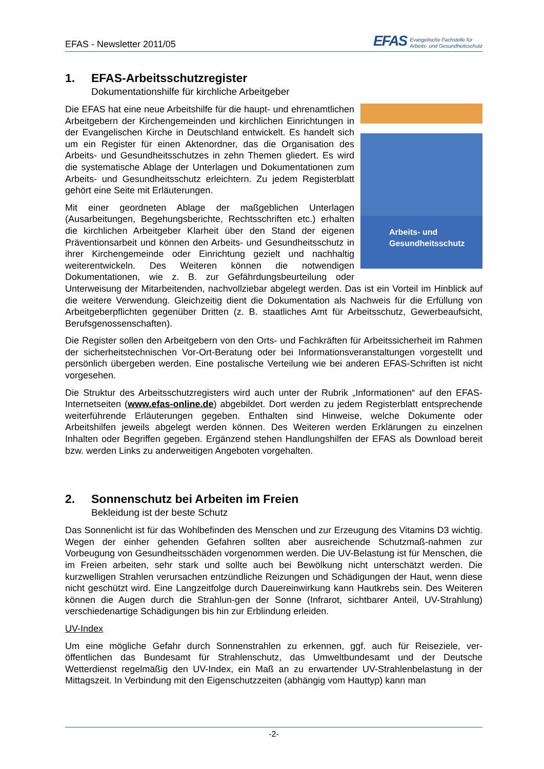EFAS - Newsletter 2011/05
EFAS Evangelische Fachstelle für
Arbeits- und Gesundheitsschutz
1. EFAS-Arbeitsschutzregister
Dokumentationshilfe für kirchliche Arbeitgeber
Arbeits- und
Gesundheitsschutz
Die EFAS hat eine neue Arbeitshilfe für die haupt- und ehrenamtlichen Arbeitgebern der Kirchengemeinden und kirchlichen Einrichtungen in der Evangelischen Kirche in Deutschland entwickelt. Es handelt sich um ein Register für einen Aktenordner, das die Organisation des Arbeits- und Gesundheitsschutzes in zehn Themen gliedert. Es wird die systematische Ablage der Unterlagen und Dokumentationen zum Arbeits- und Gesundheitsschutz erleichtern. Zu jedem Registerblatt gehört eine Seite mit Erläuterungen.
Mit einer geordneten Ablage der maßgeblichen Unterlagen (Ausarbeitungen, Begehungsberichte, Rechtsschriften etc.) erhalten die kirchlichen Arbeitgeber Klarheit über den Stand der eigenen Präventionsarbeit und können den Arbeits- und Gesundheitsschutz in ihrer Kirchengemeinde oder Einrichtung gezielt und nachhaltig weiterentwickeln. Des Weiteren können die notwendigen Dokumentationen, wie z. B. zur Gefährdungsbeurteilung oder Unterweisung der Mitarbeitenden, nachvollziebar abgelegt werden. Das ist ein Vorteil im Hinblick auf die weitere Verwendung. Gleichzeitig dient die Dokumentation als Nachweis für die Erfüllung von Arbeitgeberpflichten gegenüber Dritten (z. B. staatliches Amt für Arbeitsschutz, Gewerbeaufsicht, Berufsgenossenschaften).
Die Register sollen den Arbeitgebern von den Orts- und Fachkräften für Arbeitssicherheit im Rahmen der sicherheitstechnischen Vor-Ort-Beratung oder bei Informationsveranstaltungen vorgestellt und persönlich übergeben werden. Eine postalische Verteilung wie bei anderen EFAS-Schriften ist nicht vorgesehen.
Die Struktur des Arbeitsschutzregisters wird auch unter der Rubrik „Informationen“ auf den EFAS-Internetseiten (www.efas-online.de) abgebildet. Dort werden zu jedem Registerblatt entsprechende weiterführende Erläuterungen gegeben. Enthalten sind Hinweise, welche Dokumente oder Arbeitshilfen jeweils abgelegt werden können. Des Weiteren werden Erklärungen zu einzelnen Inhalten oder Begriffen gegeben. Ergänzend stehen Handlungshilfen der EFAS als Download bereit bzw. werden Links zu anderweitigen Angeboten vorgehalten.
2. Sonnenschutz bei Arbeiten im Freien
Bekleidung ist der beste Schutz
Das Sonnenlicht ist für das Wohlbefinden des Menschen und zur Erzeugung des Vitamins D3 wichtig. Wegen der einher gehenden Gefahren sollten aber ausreichende Schutzmaß-nahmen zur Vorbeugung von Gesundheitsschäden vorgenommen werden. Die UV-Belastung ist für Menschen, die im Freien arbeiten, sehr stark und sollte auch bei Bewölkung nicht unterschätzt werden. Die kurzwelligen Strahlen verursachen entzündliche Reizungen und Schädigungen der Haut, wenn diese nicht geschützt wird. Eine Langzeitfolge durch Dauereinwirkung kann Hautkrebs sein. Des Weiteren können die Augen durch die Strahlun-gen der Sonne (Infrarot, sichtbarer Anteil, UV-Strahlung) verschiedenartige Schädigungen bis hin zur Erblindung erleiden.
UV-Index
Um eine mögliche Gefahr durch Sonnenstrahlen zu erkennen, ggf. auch für Reiseziele, ver-öffentlichen das Bundesamt für Strahlenschutz, das Umweltbundesamt und der Deutsche Wetterdienst regelmäßig den UV-Index, ein Maß an zu erwartender UV-Strahlenbelastung in der Mittagszeit. In Verbindung mit den Eigenschutzzeiten (abhängig vom Hauttyp) kann man
-2-